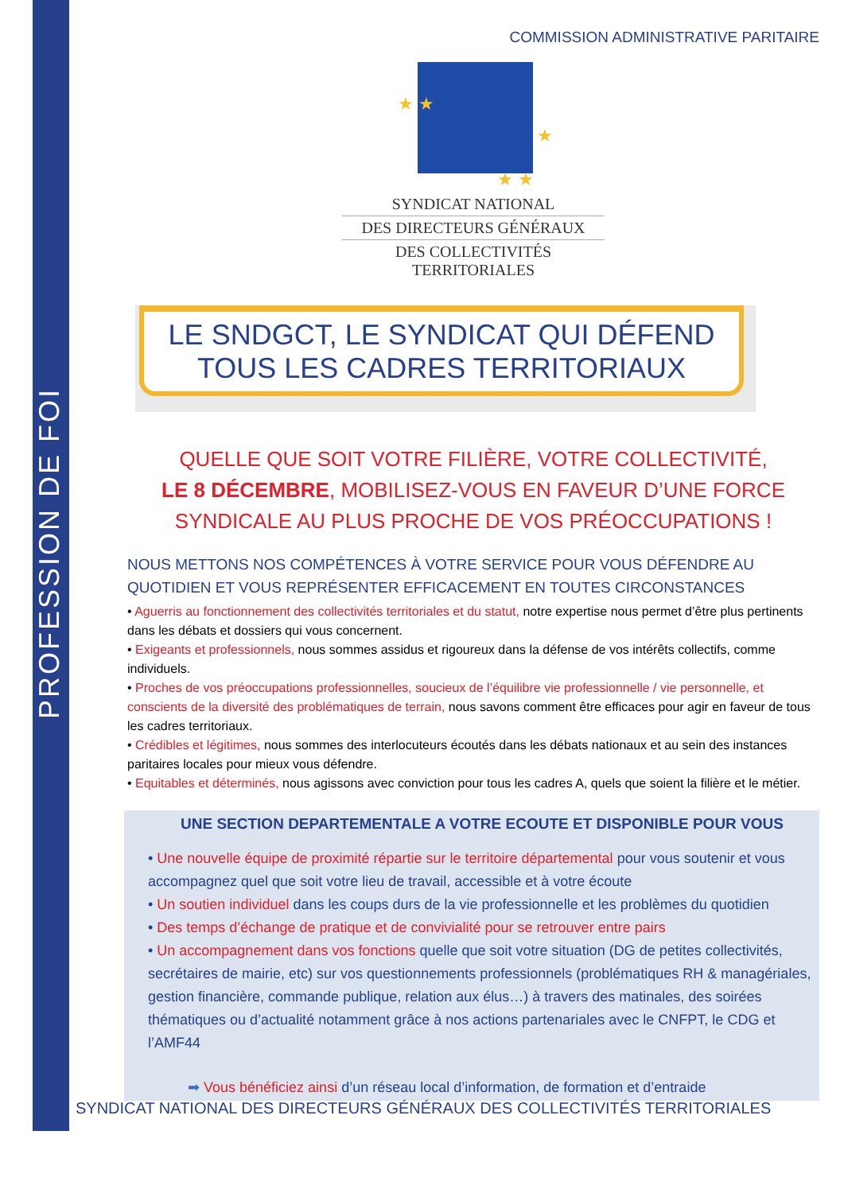PROFESSION DE FOI
COMMISSION ADMINISTRATIVE PARITAIRE
★ ★
★
★ ★
SYNDICAT NATIONAL
DES DIRECTEURS GÉNÉRAUX
DES COLLECTIVITÉS TERRITORIALES
LE SNDGCT, LE SYNDICAT QUI DÉFEND
TOUS LES CADRES TERRITORIAUX
QUELLE QUE SOIT VOTRE FILIÈRE, VOTRE COLLECTIVITÉ,
LE 8 DÉCEMBRE, MOBILISEZ-VOUS EN FAVEUR D’UNE FORCE SYNDICALE AU PLUS PROCHE DE VOS PRÉOCCUPATIONS !
NOUS METTONS NOS COMPÉTENCES À VOTRE SERVICE POUR VOUS DÉFENDRE AU QUOTIDIEN ET VOUS REPRÉSENTER EFFICACEMENT EN TOUTES CIRCONSTANCES
• Aguerris au fonctionnement des collectivités territoriales et du statut, notre expertise nous permet d’être plus pertinents dans les débats et dossiers qui vous concernent.
• Exigeants et professionnels, nous sommes assidus et rigoureux dans la défense de vos intérêts collectifs, comme individuels.
• Proches de vos préoccupations professionnelles, soucieux de l’équilibre vie professionnelle / vie personnelle, et conscients de la diversité des problématiques de terrain, nous savons comment être efficaces pour agir en faveur de tous les cadres territoriaux.
• Crédibles et légitimes, nous sommes des interlocuteurs écoutés dans les débats nationaux et au sein des instances paritaires locales pour mieux vous défendre.
• Equitables et déterminés, nous agissons avec conviction pour tous les cadres A, quels que soient la filière et le métier.
UNE SECTION DEPARTEMENTALE A VOTRE ECOUTE ET DISPONIBLE POUR VOUS
• Une nouvelle équipe de proximité répartie sur le territoire départemental pour vous soutenir et vous accompagnez quel que soit votre lieu de travail, accessible et à votre écoute
• Un soutien individuel dans les coups durs de la vie professionnelle et les problèmes du quotidien
• Des temps d’échange de pratique et de convivialité pour se retrouver entre pairs
• Un accompagnement dans vos fonctions quelle que soit votre situation (DG de petites collectivités, secrétaires de mairie, etc) sur vos questionnements professionnels (problématiques RH & managériales, gestion financière, commande publique, relation aux élus…) à travers des matinales, des soirées thématiques ou d’actualité notamment grâce à nos actions partenariales avec le CNFPT, le CDG et l’AMF44
➡ Vous bénéficiez ainsi d’un réseau local d’information, de formation et d’entraide
SYNDICAT NATIONAL DES DIRECTEURS GÉNÉRAUX DES COLLECTIVITÉS TERRITORIALES